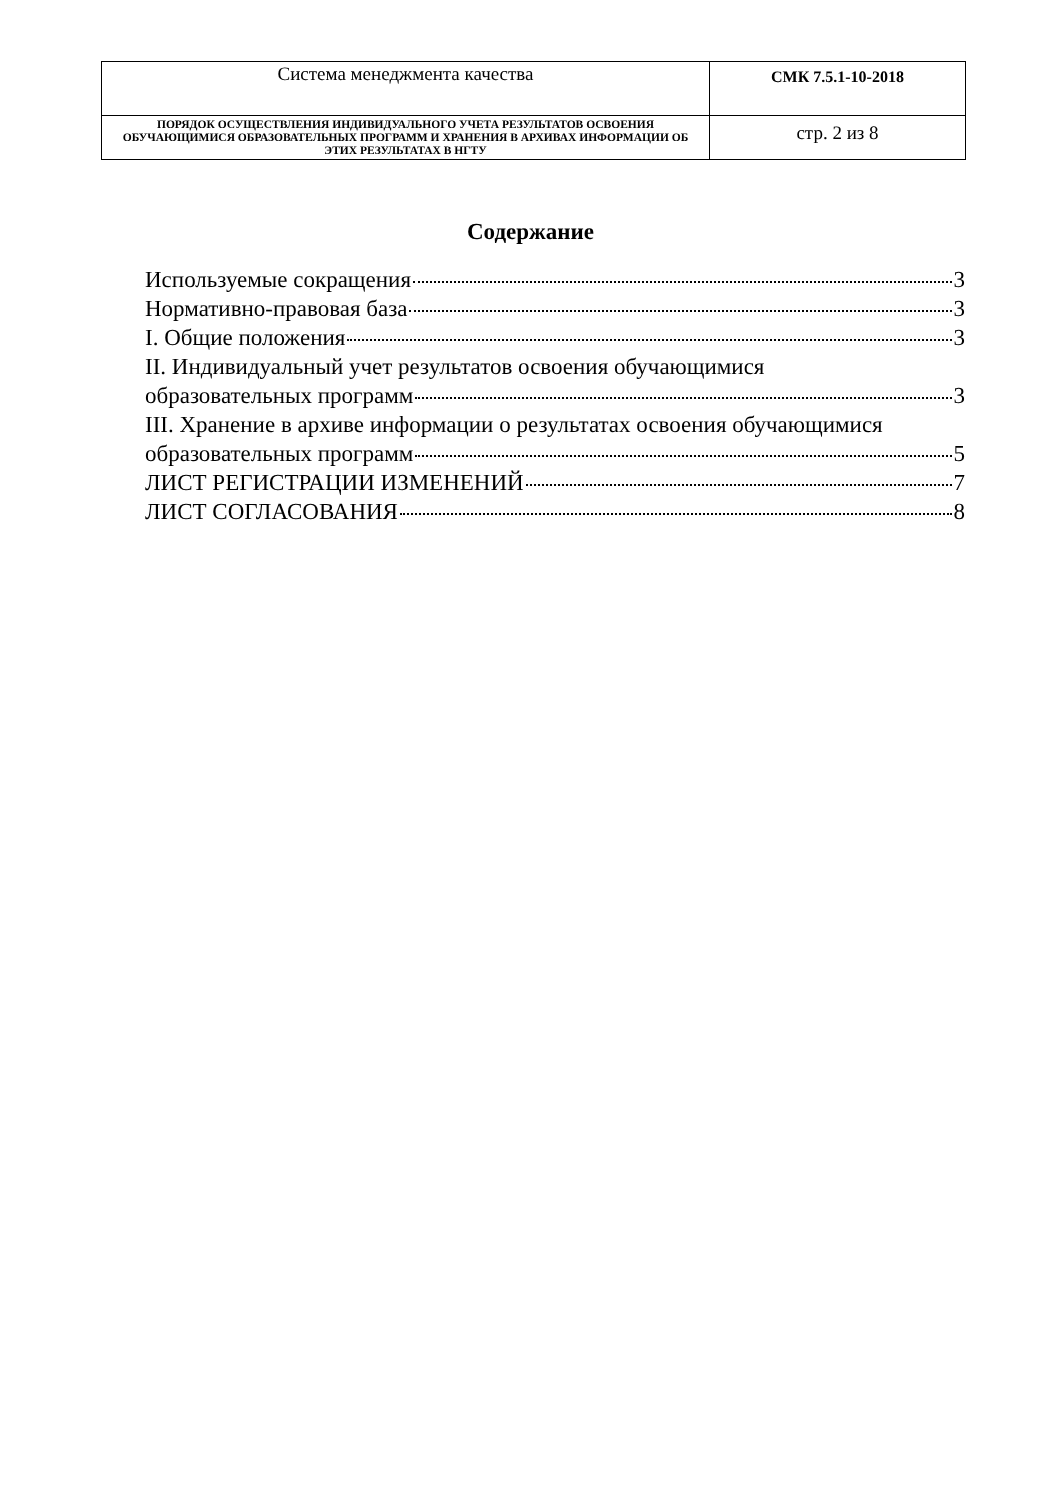| Система менеджмента качества | СМК 7.5.1-10-2018 |
| ПОРЯДОК ОСУЩЕСТВЛЕНИЯ ИНДИВИДУАЛЬНОГО УЧЕТА РЕЗУЛЬТАТОВ ОСВОЕНИЯ ОБУЧАЮЩИМИСЯ ОБРАЗОВАТЕЛЬНЫХ ПРОГРАММ И ХРАНЕНИЯ В АРХИВАХ ИНФОРМАЦИИ ОБ ЭТИХ РЕЗУЛЬТАТАХ В НГТУ | стр. 2 из 8 |
Содержание
Используемые сокращения 3
Нормативно-правовая база 3
I. Общие положения 3
II. Индивидуальный учет результатов освоения обучающимися
образовательных программ 3
III. Хранение в архиве информации о результатах освоения обучающимися
образовательных программ 5
ЛИСТ РЕГИСТРАЦИИ ИЗМЕНЕНИЙ 7
ЛИСТ СОГЛАСОВАНИЯ 8